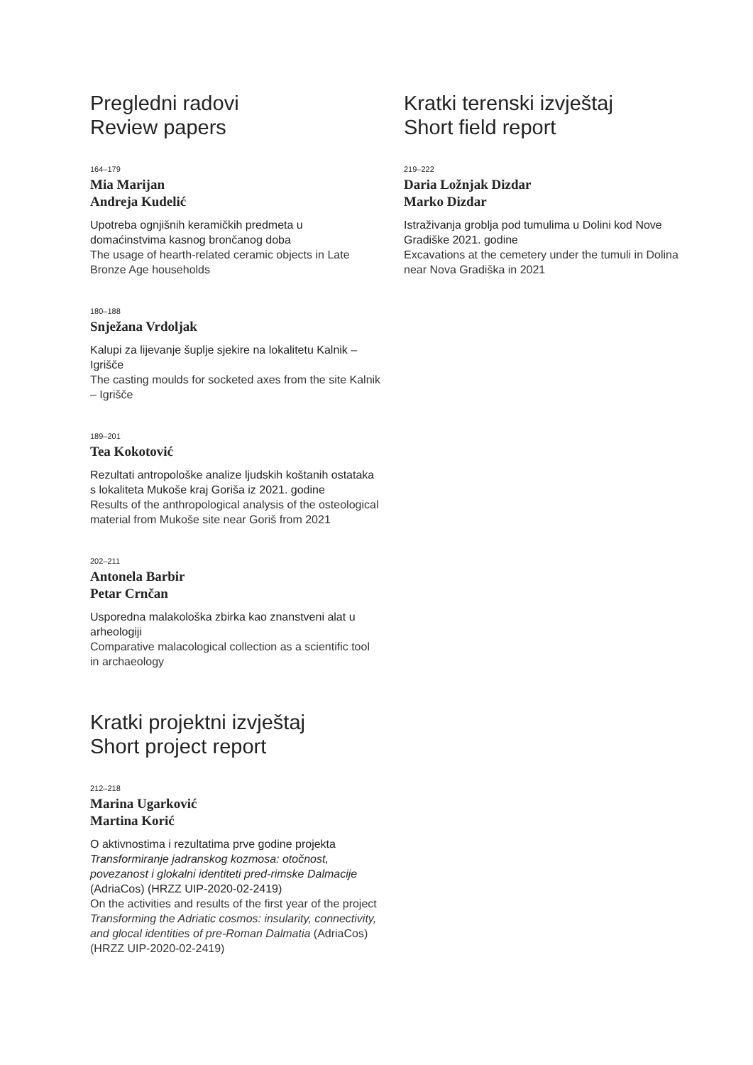Pregledni radovi
Review papers
164–179
Mia Marijan
Andreja Kudelić
Upotreba ognjišnih keramičkih predmeta u domaćinstvima kasnog brončanog doba
The usage of hearth-related ceramic objects in Late Bronze Age households
180–188
Snježana Vrdoljak
Kalupi za lijevanje šuplje sjekire na lokalitetu Kalnik – Igrišče
The casting moulds for socketed axes from the site Kalnik – Igrišče
189–201
Tea Kokotović
Rezultati antropološke analize ljudskih koštanih ostataka s lokaliteta Mukoše kraj Goriša iz 2021. godine
Results of the anthropological analysis of the osteological material from Mukoše site near Goriš from 2021
202–211
Antonela Barbir
Petar Crnčan
Usporedna malakološka zbirka kao znanstveni alat u arheologiji
Comparative malacological collection as a scientific tool in archaeology
Kratki projektni izvještaj
Short project report
212–218
Marina Ugarković
Martina Korić
O aktivnostima i rezultatima prve godine projekta Transformiranje jadranskog kozmosa: otočnost, povezanost i glokalni identiteti pred-rimske Dalmacije (AdriaCos) (HRZZ UIP-2020-02-2419)
On the activities and results of the first year of the project Transforming the Adriatic cosmos: insularity, connectivity, and glocal identities of pre-Roman Dalmatia (AdriaCos) (HRZZ UIP-2020-02-2419)
Kratki terenski izvještaj
Short field report
219–222
Daria Ložnjak Dizdar
Marko Dizdar
Istraživanja groblja pod tumulima u Dolini kod Nove Gradiške 2021. godine
Excavations at the cemetery under the tumuli in Dolina near Nova Gradiška in 2021